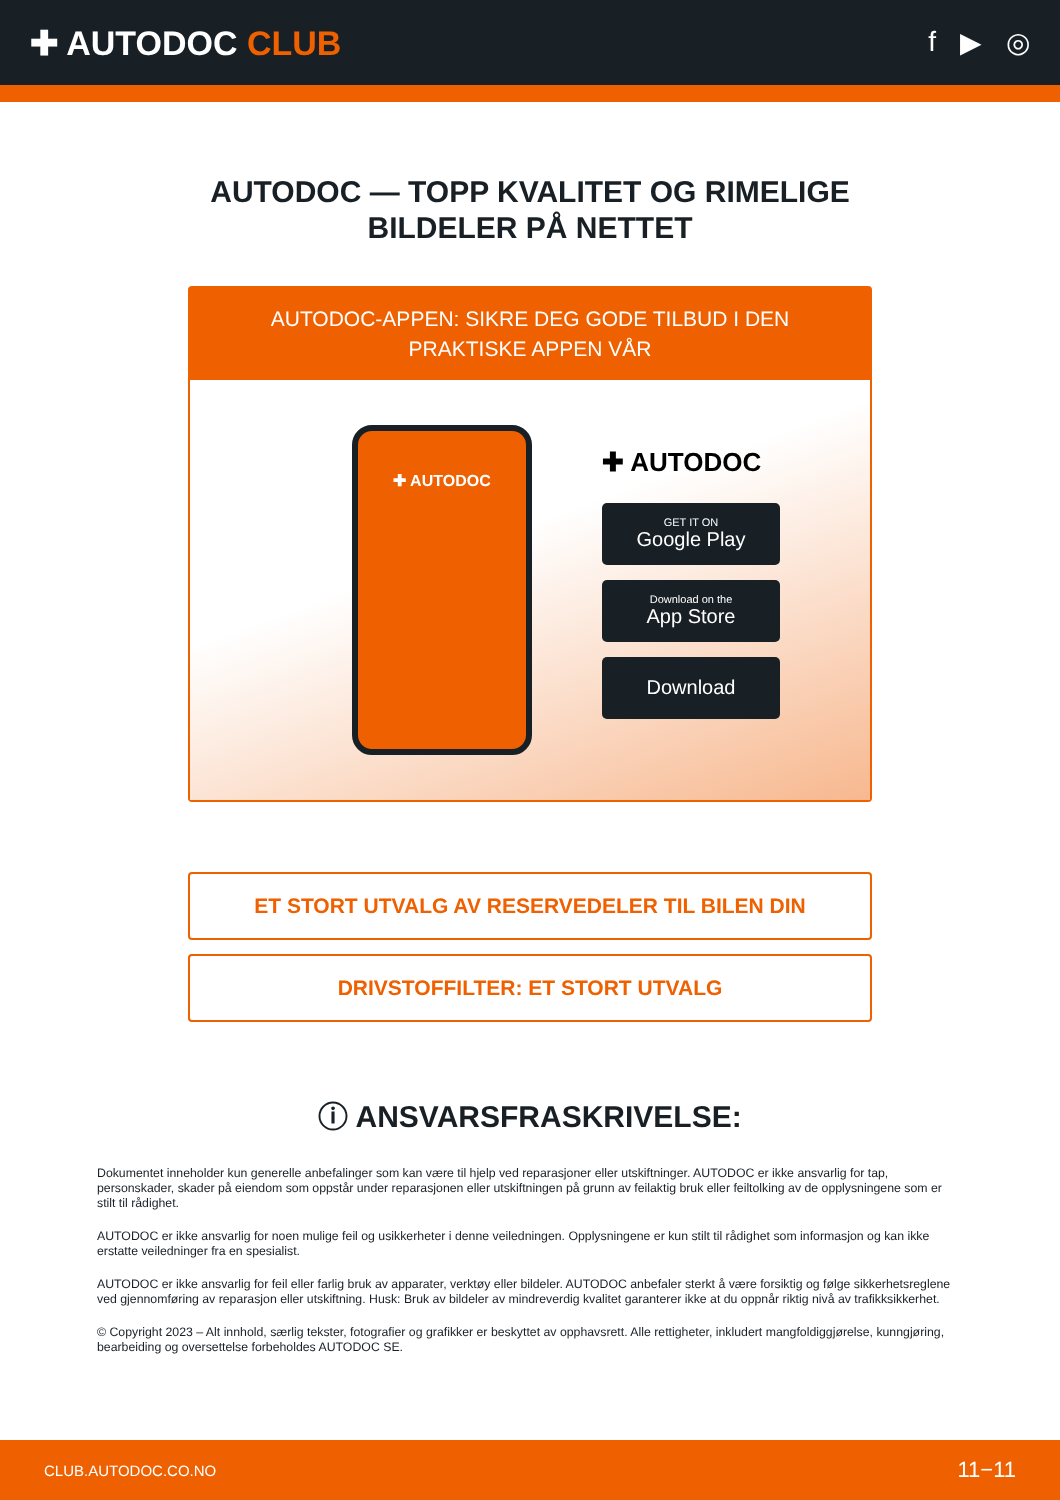✚ AUTODOC CLUB
f ▶ ◎
AUTODOC — TOPP KVALITET OG RIMELIGE BILDELER PÅ NETTET
AUTODOC-APPEN: SIKRE DEG GODE TILBUD I DEN PRAKTISKE APPEN VÅR
✚ AUTODOC
✚ AUTODOC
GET IT ON
Google Play
Download on the
App Store
Download
ET STORT UTVALG AV RESERVEDELER TIL BILEN DIN
DRIVSTOFFILTER: ET STORT UTVALG
ⓘ ANSVARSFRASKRIVELSE:
Dokumentet inneholder kun generelle anbefalinger som kan være til hjelp ved reparasjoner eller utskiftninger. AUTODOC er ikke ansvarlig for tap, personskader, skader på eiendom som oppstår under reparasjonen eller utskiftningen på grunn av feilaktig bruk eller feiltolking av de opplysningene som er stilt til rådighet.
AUTODOC er ikke ansvarlig for noen mulige feil og usikkerheter i denne veiledningen. Opplysningene er kun stilt til rådighet som informasjon og kan ikke erstatte veiledninger fra en spesialist.
AUTODOC er ikke ansvarlig for feil eller farlig bruk av apparater, verktøy eller bildeler. AUTODOC anbefaler sterkt å være forsiktig og følge sikkerhetsreglene ved gjennomføring av reparasjon eller utskiftning. Husk: Bruk av bildeler av mindreverdig kvalitet garanterer ikke at du oppnår riktig nivå av trafikksikkerhet.
© Copyright 2023 – Alt innhold, særlig tekster, fotografier og grafikker er beskyttet av opphavsrett. Alle rettigheter, inkludert mangfoldiggjørelse, kunngjøring, bearbeiding og oversettelse forbeholdes AUTODOC SE.
CLUB.AUTODOC.CO.NO 11−11